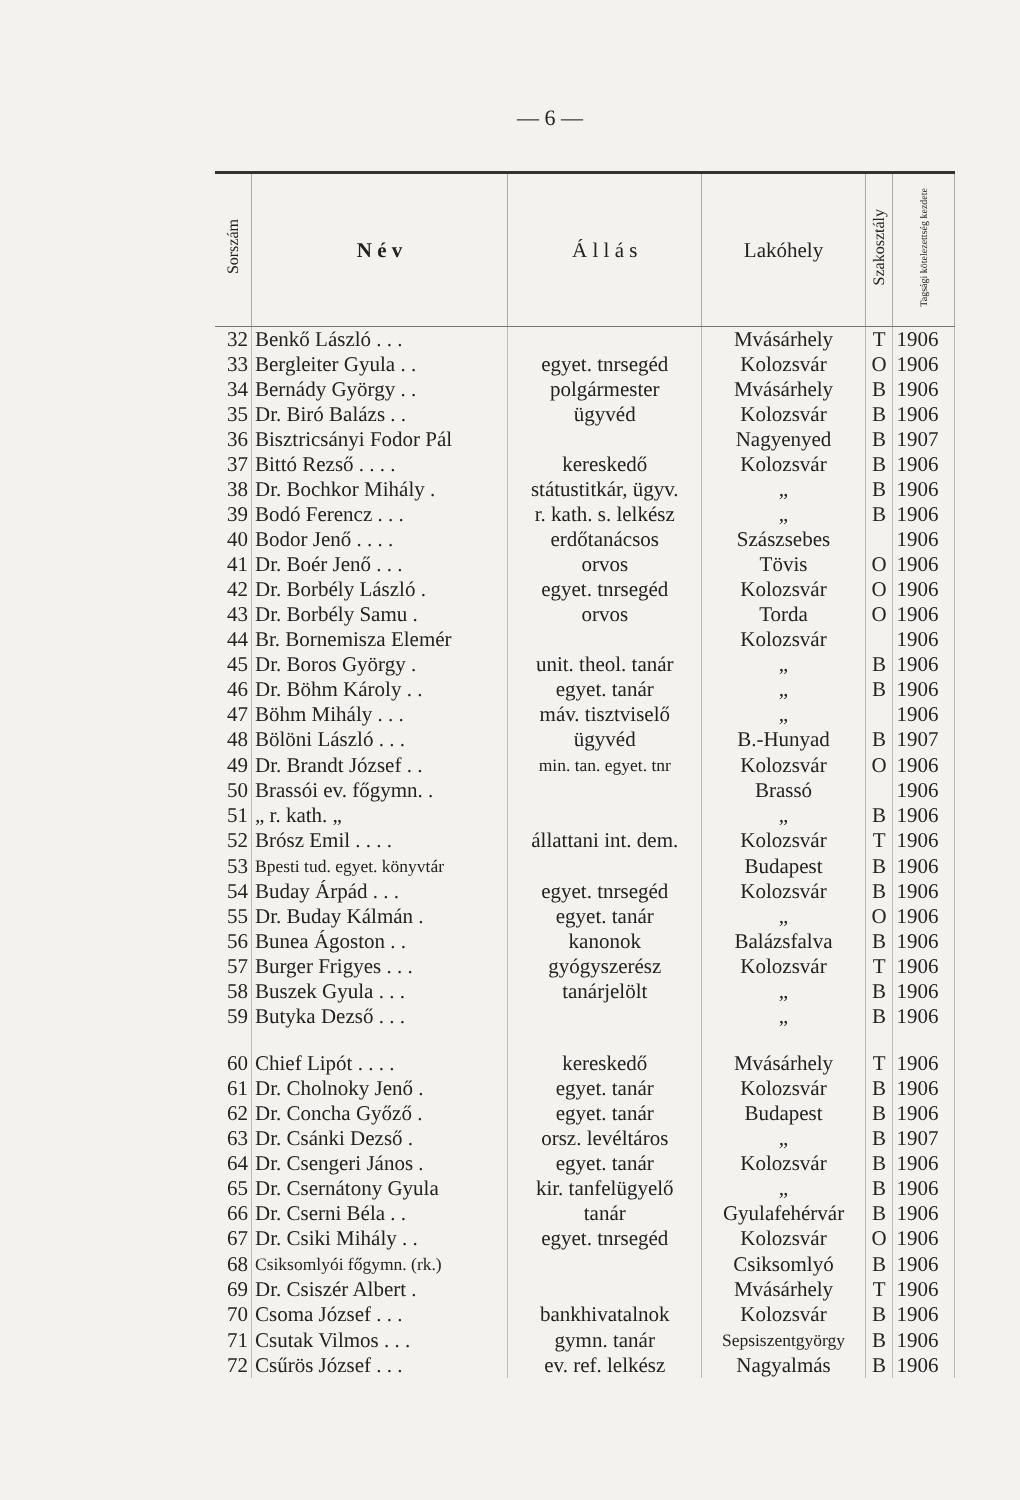— 6 —
| Sorszám | N é v | Á l l á s | Lakóhely | Szakosztály | Tagsági kötelezettség kezdete |
| --- | --- | --- | --- | --- | --- |
| 32 | Benkő László . . . | | Mvásárhely | T | 1906 |
| 33 | Bergleiter Gyula . . | egyet. tnrsegéd | Kolozsvár | O | 1906 |
| 34 | Bernády György . . | polgármester | Mvásárhely | B | 1906 |
| 35 | Dr. Biró Balázs . . | ügyvéd | Kolozsvár | B | 1906 |
| 36 | Bisztricsányi Fodor Pál | | Nagyenyed | B | 1907 |
| 37 | Bittó Rezső . . . . | kereskedő | Kolozsvár | B | 1906 |
| 38 | Dr. Bochkor Mihály . | státustitkár, ügyv. | „ | B | 1906 |
| 39 | Bodó Ferencz . . . | r. kath. s. lelkész | „ | B | 1906 |
| 40 | Bodor Jenő . . . . | erdőtanácsos | Szászsebes | | 1906 |
| 41 | Dr. Boér Jenő . . . | orvos | Tövis | O | 1906 |
| 42 | Dr. Borbély László . | egyet. tnrsegéd | Kolozsvár | O | 1906 |
| 43 | Dr. Borbély Samu . | orvos | Torda | O | 1906 |
| 44 | Br. Bornemisza Elemér | | Kolozsvár | | 1906 |
| 45 | Dr. Boros György . | unit. theol. tanár | „ | B | 1906 |
| 46 | Dr. Böhm Károly . . | egyet. tanár | „ | B | 1906 |
| 47 | Böhm Mihály . . . | máv. tisztviselő | „ | | 1906 |
| 48 | Bölöni László . . . | ügyvéd | B.-Hunyad | B | 1907 |
| 49 | Dr. Brandt József . . | min. tan. egyet. tnr | Kolozsvár | O | 1906 |
| 50 | Brassói ev. főgymn. . | | Brassó | | 1906 |
| 51 | „ r. kath. „ | | „ | B | 1906 |
| 52 | Brósz Emil . . . . | állattani int. dem. | Kolozsvár | T | 1906 |
| 53 | Bpesti tud. egyet. könyvtár | | Budapest | B | 1906 |
| 54 | Buday Árpád . . . | egyet. tnrsegéd | Kolozsvár | B | 1906 |
| 55 | Dr. Buday Kálmán . | egyet. tanár | „ | O | 1906 |
| 56 | Bunea Ágoston . . | kanonok | Balázsfalva | B | 1906 |
| 57 | Burger Frigyes . . . | gyógyszerész | Kolozsvár | T | 1906 |
| 58 | Buszek Gyula . . . | tanárjelölt | „ | B | 1906 |
| 59 | Butyka Dezső . . . | | „ | B | 1906 |
| 60 | Chief Lipót . . . . | kereskedő | Mvásárhely | T | 1906 |
| 61 | Dr. Cholnoky Jenő . | egyet. tanár | Kolozsvár | B | 1906 |
| 62 | Dr. Concha Győző . | egyet. tanár | Budapest | B | 1906 |
| 63 | Dr. Csánki Dezső . | orsz. levéltáros | „ | B | 1907 |
| 64 | Dr. Csengeri János . | egyet. tanár | Kolozsvár | B | 1906 |
| 65 | Dr. Csernátony Gyula | kir. tanfelügyelő | „ | B | 1906 |
| 66 | Dr. Cserni Béla . . | tanár | Gyulafehérvár | B | 1906 |
| 67 | Dr. Csiki Mihály . . | egyet. tnrsegéd | Kolozsvár | O | 1906 |
| 68 | Csiksomlyói főgymn. (rk.) | | Csiksomlyó | B | 1906 |
| 69 | Dr. Csiszér Albert . | | Mvásárhely | T | 1906 |
| 70 | Csoma József . . . | bankhivatalnok | Kolozsvár | B | 1906 |
| 71 | Csutak Vilmos . . . | gymn. tanár | Sepsiszentgyörgy | B | 1906 |
| 72 | Csűrös József . . . | ev. ref. lelkész | Nagyalmás | B | 1906 |